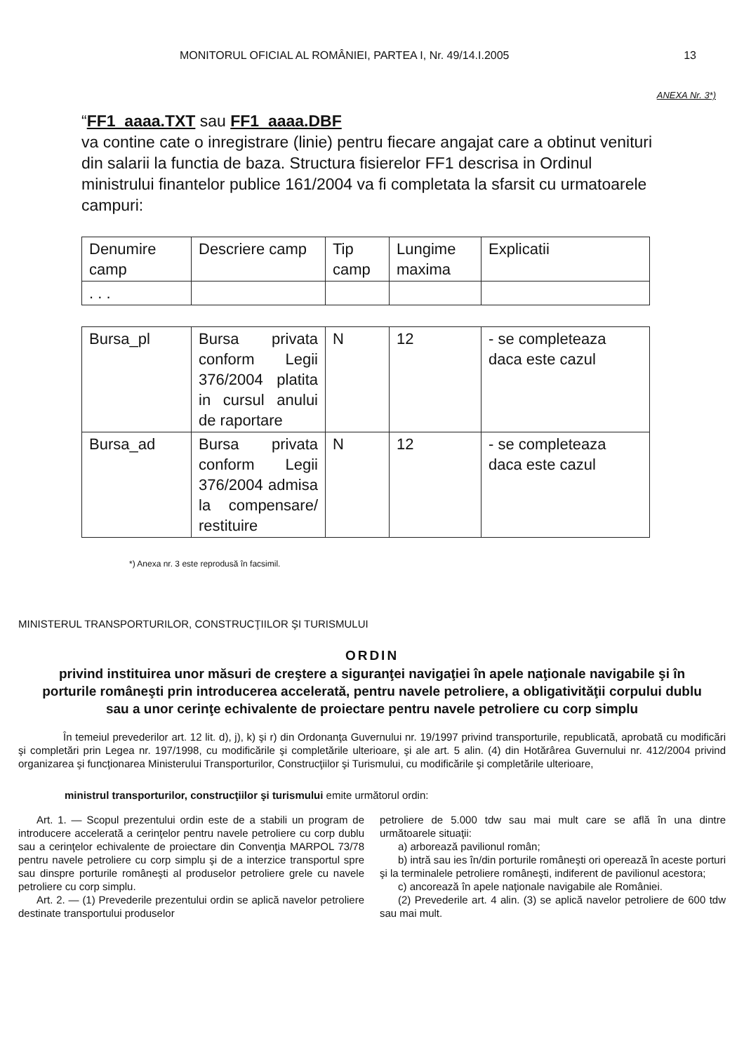MONITORUL OFICIAL AL ROMÂNIEI, PARTEA I, Nr. 49/14.I.2005 13
ANEXA Nr. 3*)
“FF1_aaaa.TXT sau FF1_aaaa.DBF
va contine cate o inregistrare (linie) pentru fiecare angajat care a obtinut venituri din salarii la functia de baza. Structura fisierelor FF1 descrisa in Ordinul ministrului finantelor publice 161/2004 va fi completata la sfarsit cu urmatoarele campuri:
| Denumire camp | Descriere camp | Tip camp | Lungime maxima | Explicatii |
| . . . | | | | |
| Bursa_pl | Bursa privata conform Legii 376/2004 platita in cursul anului de raportare | N | 12 | - se completeaza daca este cazul |
| Bursa_ad | Bursa privata conform Legii 376/2004 admisa la compensare/ restituire | N | 12 | - se completeaza daca este cazul |
*) Anexa nr. 3 este reprodusă în facsimil.
MINISTERUL TRANSPORTURILOR, CONSTRUCŢIILOR ŞI TURISMULUI
ORDIN
privind instituirea unor măsuri de creştere a siguranţei navigaţiei în apele naţionale navigabile şi în porturile româneşti prin introducerea accelerată, pentru navele petroliere, a obligativităţii corpului dublu sau a unor cerinţe echivalente de proiectare pentru navele petroliere cu corp simplu
În temeiul prevederilor art. 12 lit. d), j), k) şi r) din Ordonanţa Guvernului nr. 19/1997 privind transporturile, republicată, aprobată cu modificări şi completări prin Legea nr. 197/1998, cu modificările şi completările ulterioare, şi ale art. 5 alin. (4) din Hotărârea Guvernului nr. 412/2004 privind organizarea şi funcţionarea Ministerului Transporturilor, Construcţiilor şi Turismului, cu modificările şi completările ulterioare,
ministrul transporturilor, construcţiilor şi turismului emite următorul ordin:
Art. 1. — Scopul prezentului ordin este de a stabili un program de introducere accelerată a cerinţelor pentru navele petroliere cu corp dublu sau a cerinţelor echivalente de proiectare din Convenţia MARPOL 73/78 pentru navele petroliere cu corp simplu şi de a interzice transportul spre sau dinspre porturile româneşti al produselor petroliere grele cu navele petroliere cu corp simplu.
Art. 2. — (1) Prevederile prezentului ordin se aplică navelor petroliere destinate transportului produselor
petroliere de 5.000 tdw sau mai mult care se află în una dintre următoarele situaţii:
a) arborează pavilionul român;
b) intră sau ies în/din porturile româneşti ori operează în aceste porturi şi la terminalele petroliere româneşti, indiferent de pavilionul acestora;
c) ancorează în apele naţionale navigabile ale României.
(2) Prevederile art. 4 alin. (3) se aplică navelor petroliere de 600 tdw sau mai mult.